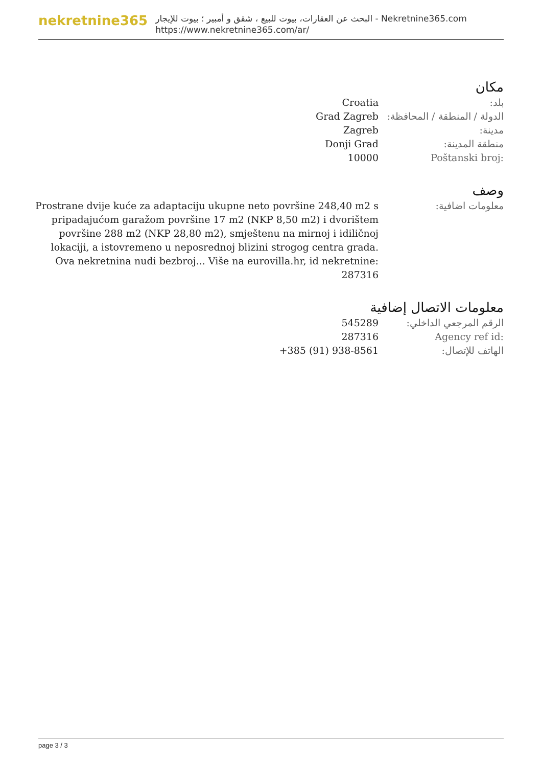nekretnine365
البحث عن العقارات، بيوت للبيع ، شقق و أمبير ؛ بيوت للإيجار - Nekretnine365.com
https://www.nekretnine365.com/ar/
مكان
| بلد: | Croatia |
| الدولة / المنطقة / المحافظة: | Grad Zagreb |
| مدينة: | Zagreb |
| منطقة المدينة: | Donji Grad |
| Poštanski broj: | 10000 |
وصف
| معلومات اضافية: | Prostrane dvije kuće za adaptaciju ukupne neto površine 248,40 m2 s pripadajućom garažom površine 17 m2 (NKP 8,50 m2) i dvorištem površine 288 m2 (NKP 28,80 m2), smještenu na mirnoj i idiličnoj lokaciji, a istovremeno u neposrednoj blizini strogog centra grada. Ova nekretnina nudi bezbroj... Više na eurovilla.hr, id nekretnine: 287316 |
معلومات الاتصال إضافية
| الرقم المرجعي الداخلي: | 545289 |
| Agency ref id: | 287316 |
| الهاتف للإتصال: | +385 (91) 938-8561 |
page 3 / 3